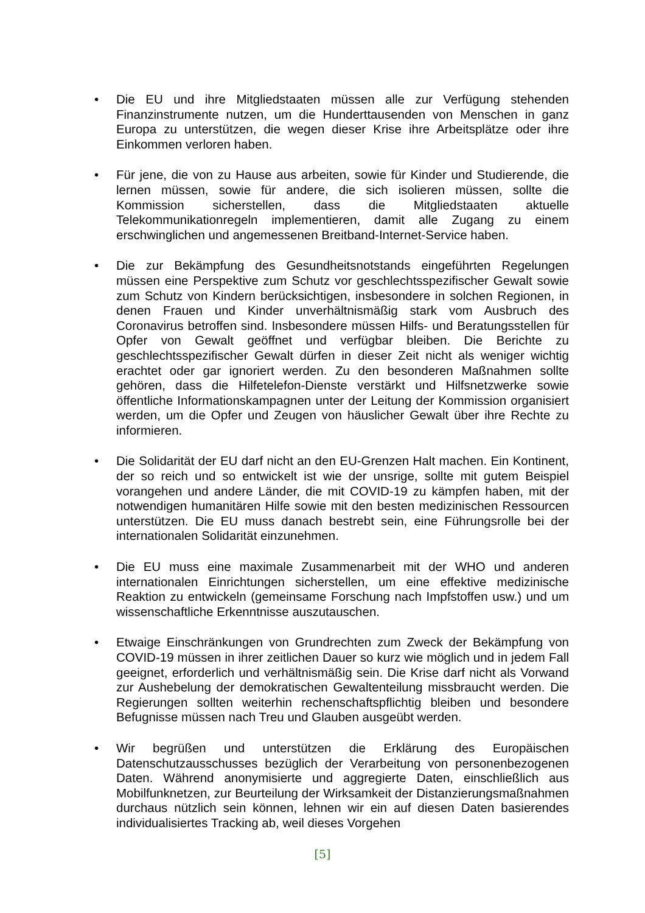• Die EU und ihre Mitgliedstaaten müssen alle zur Verfügung stehenden Finanzinstrumente nutzen, um die Hunderttausenden von Menschen in ganz Europa zu unterstützen, die wegen dieser Krise ihre Arbeitsplätze oder ihre Einkommen verloren haben.
• Für jene, die von zu Hause aus arbeiten, sowie für Kinder und Studierende, die lernen müssen, sowie für andere, die sich isolieren müssen, sollte die Kommission sicherstellen, dass die Mitgliedstaaten aktuelle Telekommunikationregeln implementieren, damit alle Zugang zu einem erschwinglichen und angemessenen Breitband-Internet-Service haben.
• Die zur Bekämpfung des Gesundheitsnotstands eingeführten Regelungen müssen eine Perspektive zum Schutz vor geschlechtsspezifischer Gewalt sowie zum Schutz von Kindern berücksichtigen, insbesondere in solchen Regionen, in denen Frauen und Kinder unverhältnismäßig stark vom Ausbruch des Coronavirus betroffen sind. Insbesondere müssen Hilfs- und Beratungsstellen für Opfer von Gewalt geöffnet und verfügbar bleiben. Die Berichte zu geschlechtsspezifischer Gewalt dürfen in dieser Zeit nicht als weniger wichtig erachtet oder gar ignoriert werden. Zu den besonderen Maßnahmen sollte gehören, dass die Hilfetelefon-Dienste verstärkt und Hilfsnetzwerke sowie öffentliche Informationskampagnen unter der Leitung der Kommission organisiert werden, um die Opfer und Zeugen von häuslicher Gewalt über ihre Rechte zu informieren.
• Die Solidarität der EU darf nicht an den EU-Grenzen Halt machen. Ein Kontinent, der so reich und so entwickelt ist wie der unsrige, sollte mit gutem Beispiel vorangehen und andere Länder, die mit COVID-19 zu kämpfen haben, mit der notwendigen humanitären Hilfe sowie mit den besten medizinischen Ressourcen unterstützen. Die EU muss danach bestrebt sein, eine Führungsrolle bei der internationalen Solidarität einzunehmen.
• Die EU muss eine maximale Zusammenarbeit mit der WHO und anderen internationalen Einrichtungen sicherstellen, um eine effektive medizinische Reaktion zu entwickeln (gemeinsame Forschung nach Impfstoffen usw.) und um wissenschaftliche Erkenntnisse auszutauschen.
• Etwaige Einschränkungen von Grundrechten zum Zweck der Bekämpfung von COVID-19 müssen in ihrer zeitlichen Dauer so kurz wie möglich und in jedem Fall geeignet, erforderlich und verhältnismäßig sein. Die Krise darf nicht als Vorwand zur Aushebelung der demokratischen Gewaltenteilung missbraucht werden. Die Regierungen sollten weiterhin rechenschaftspflichtig bleiben und besondere Befugnisse müssen nach Treu und Glauben ausgeübt werden.
• Wir begrüßen und unterstützen die Erklärung des Europäischen Datenschutzausschusses bezüglich der Verarbeitung von personenbezogenen Daten. Während anonymisierte und aggregierte Daten, einschließlich aus Mobilfunknetzen, zur Beurteilung der Wirksamkeit der Distanzierungsmaßnahmen durchaus nützlich sein können, lehnen wir ein auf diesen Daten basierendes individualisiertes Tracking ab, weil dieses Vorgehen
[5]